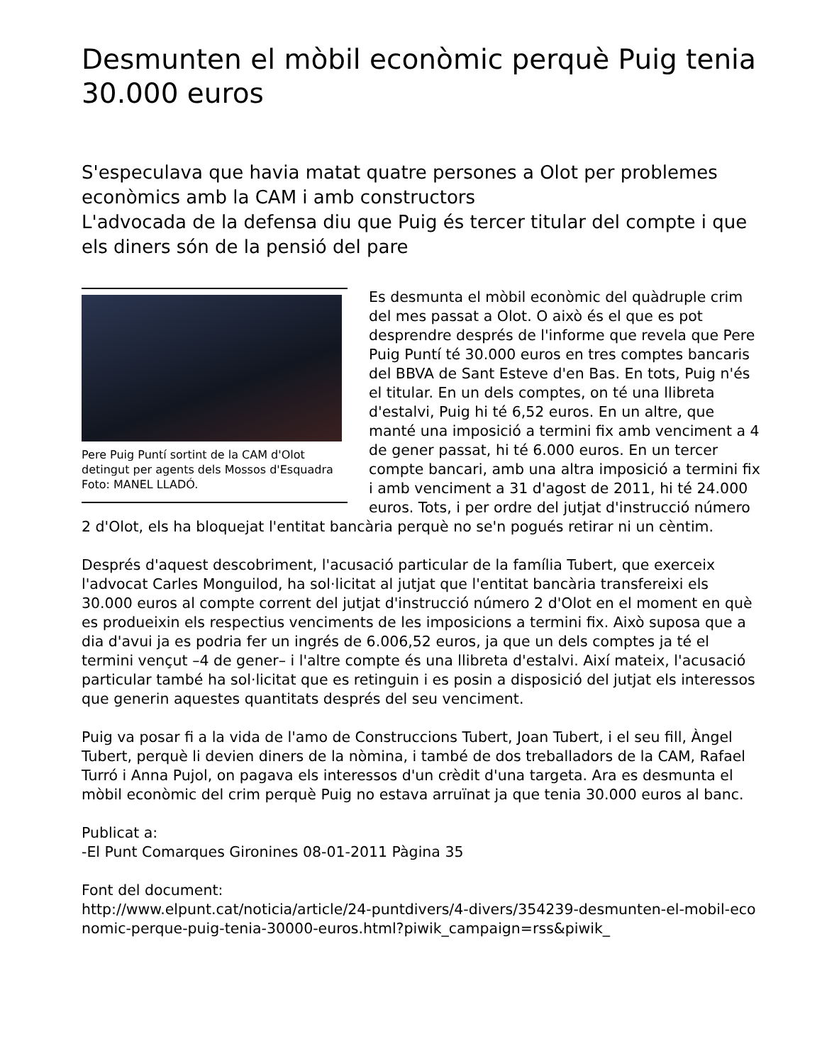Desmunten el mòbil econòmic perquè Puig tenia 30.000 euros
S'especulava que havia matat quatre persones a Olot per problemes econòmics amb la CAM i amb constructors
L'advocada de la defensa diu que Puig és tercer titular del compte i que els diners són de la pensió del pare
Pere Puig Puntí sortint de la CAM d'Olot detingut per agents dels Mossos d'Esquadra Foto: MANEL LLADÓ.
Es desmunta el mòbil econòmic del quàdruple crim del mes passat a Olot. O això és el que es pot desprendre després de l'informe que revela que Pere Puig Puntí té 30.000 euros en tres comptes bancaris del BBVA de Sant Esteve d'en Bas. En tots, Puig n'és el titular. En un dels comptes, on té una llibreta d'estalvi, Puig hi té 6,52 euros. En un altre, que manté una imposició a termini fix amb venciment a 4 de gener passat, hi té 6.000 euros. En un tercer compte bancari, amb una altra imposició a termini fix i amb venciment a 31 d'agost de 2011, hi té 24.000 euros. Tots, i per ordre del jutjat d'instrucció número 2 d'Olot, els ha bloquejat l'entitat bancària perquè no se'n pogués retirar ni un cèntim.
Després d'aquest descobriment, l'acusació particular de la família Tubert, que exerceix l'advocat Carles Monguilod, ha sol·licitat al jutjat que l'entitat bancària transfereixi els 30.000 euros al compte corrent del jutjat d'instrucció número 2 d'Olot en el moment en què es produeixin els respectius venciments de les imposicions a termini fix. Això suposa que a dia d'avui ja es podria fer un ingrés de 6.006,52 euros, ja que un dels comptes ja té el termini vençut –4 de gener– i l'altre compte és una llibreta d'estalvi. Així mateix, l'acusació particular també ha sol·licitat que es retinguin i es posin a disposició del jutjat els interessos que generin aquestes quantitats després del seu venciment.
Puig va posar fi a la vida de l'amo de Construccions Tubert, Joan Tubert, i el seu fill, Àngel Tubert, perquè li devien diners de la nòmina, i també de dos treballadors de la CAM, Rafael Turró i Anna Pujol, on pagava els interessos d'un crèdit d'una targeta. Ara es desmunta el mòbil econòmic del crim perquè Puig no estava arruïnat ja que tenia 30.000 euros al banc.
Publicat a:
-El Punt Comarques Gironines 08-01-2011 Pàgina 35
Font del document:
http://www.elpunt.cat/noticia/article/24-puntdivers/4-divers/354239-desmunten-el-mobil-economic-perque-puig-tenia-30000-euros.html?piwik_campaign=rss&piwik_